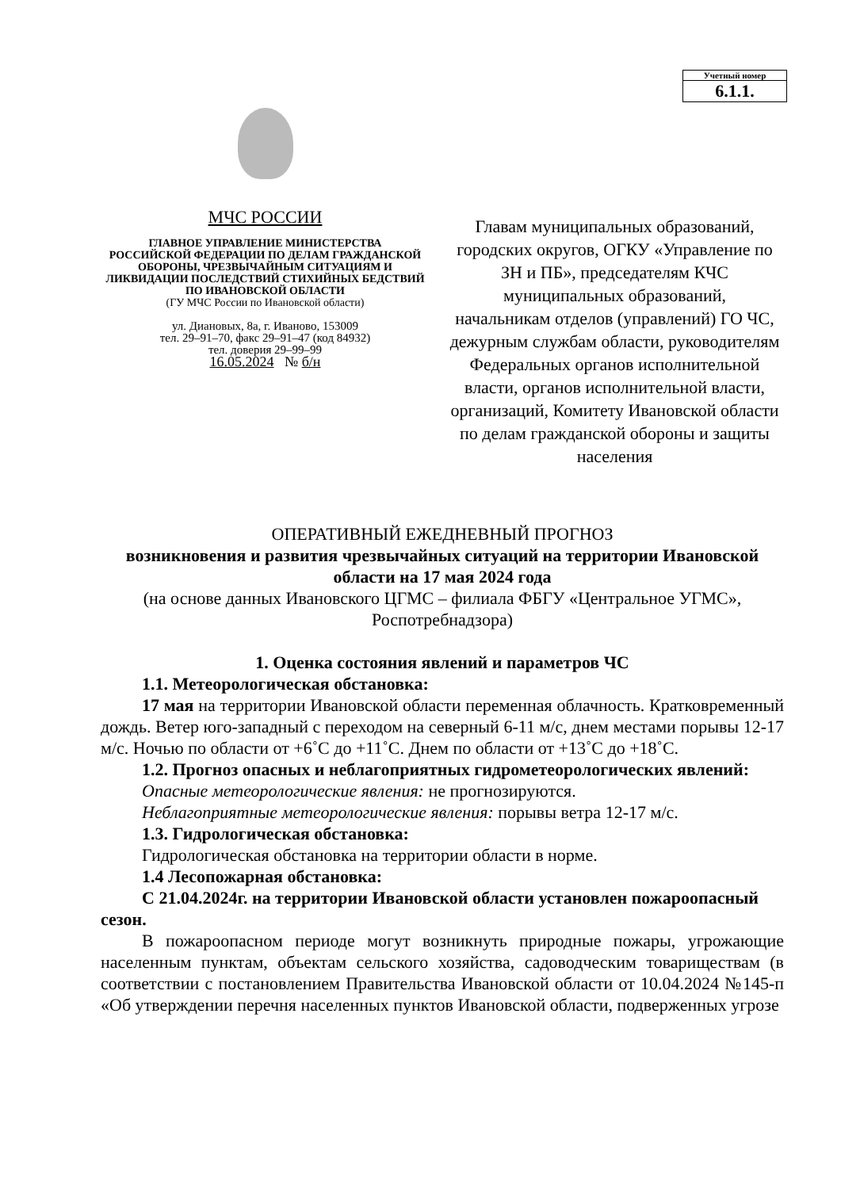Учетный номер
6.1.1.
МЧС РОССИИ
ГЛАВНОЕ УПРАВЛЕНИЕ МИНИСТЕРСТВА
РОССИЙСКОЙ ФЕДЕРАЦИИ ПО ДЕЛАМ ГРАЖДАНСКОЙ
ОБОРОНЫ, ЧРЕЗВЫЧАЙНЫМ СИТУАЦИЯМ И
ЛИКВИДАЦИИ ПОСЛЕДСТВИЙ СТИХИЙНЫХ БЕДСТВИЙ
ПО ИВАНОВСКОЙ ОБЛАСТИ
(ГУ МЧС России по Ивановской области)
ул. Диановых, 8а, г. Иваново, 153009
тел. 29–91–70, факс 29–91–47 (код 84932)
тел. доверия 29–99–99
16.05.2024 № б/н
Главам муниципальных образований, городских округов, ОГКУ «Управление по ЗН и ПБ», председателям КЧС муниципальных образований,
начальникам отделов (управлений) ГО ЧС, дежурным службам области, руководителям Федеральных органов исполнительной власти, органов исполнительной власти, организаций, Комитету Ивановской области по делам гражданской обороны и защиты населения
ОПЕРАТИВНЫЙ ЕЖЕДНЕВНЫЙ ПРОГНОЗ
возникновения и развития чрезвычайных ситуаций на территории Ивановской области на 17 мая 2024 года
(на основе данных Ивановского ЦГМС – филиала ФБГУ «Центральное УГМС», Роспотребнадзора)
1. Оценка состояния явлений и параметров ЧС
1.1. Метеорологическая обстановка:
17 мая на территории Ивановской области переменная облачность. Кратковременный дождь. Ветер юго-западный с переходом на северный 6-11 м/с, днем местами порывы 12-17 м/с. Ночью по области от +6˚С до +11˚С. Днем по области от +13˚С до +18˚С.
1.2. Прогноз опасных и неблагоприятных гидрометеорологических явлений:
Опасные метеорологические явления: не прогнозируются.
Неблагоприятные метеорологические явления: порывы ветра 12-17 м/с.
1.3. Гидрологическая обстановка:
Гидрологическая обстановка на территории области в норме.
1.4 Лесопожарная обстановка:
С 21.04.2024г. на территории Ивановской области установлен пожароопасный сезон.
В пожароопасном периоде могут возникнуть природные пожары, угрожающие населенным пунктам, объектам сельского хозяйства, садоводческим товариществам (в соответствии с постановлением Правительства Ивановской области от 10.04.2024 №145-п «Об утверждении перечня населенных пунктов Ивановской области, подверженных угрозе